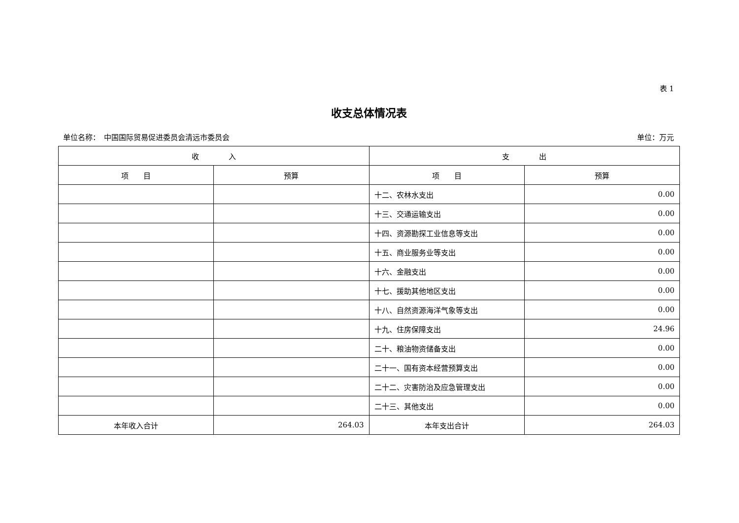表 1
收支总体情况表
单位名称：　中国国际贸易促进委员会清远市委员会 单位：万元
| 收 入 | | 支 出 | |
| --- | --- | --- | --- |
| 项 目 | 预算 | 项 目 | 预算 |
| | | 十二、农林水支出 | 0.00 |
| | | 十三、交通运输支出 | 0.00 |
| | | 十四、资源勘探工业信息等支出 | 0.00 |
| | | 十五、商业服务业等支出 | 0.00 |
| | | 十六、金融支出 | 0.00 |
| | | 十七、援助其他地区支出 | 0.00 |
| | | 十八、自然资源海洋气象等支出 | 0.00 |
| | | 十九、住房保障支出 | 24.96 |
| | | 二十、粮油物资储备支出 | 0.00 |
| | | 二十一、国有资本经营预算支出 | 0.00 |
| | | 二十二、灾害防治及应急管理支出 | 0.00 |
| | | 二十三、其他支出 | 0.00 |
| 本年收入合计 | 264.03 | 本年支出合计 | 264.03 |